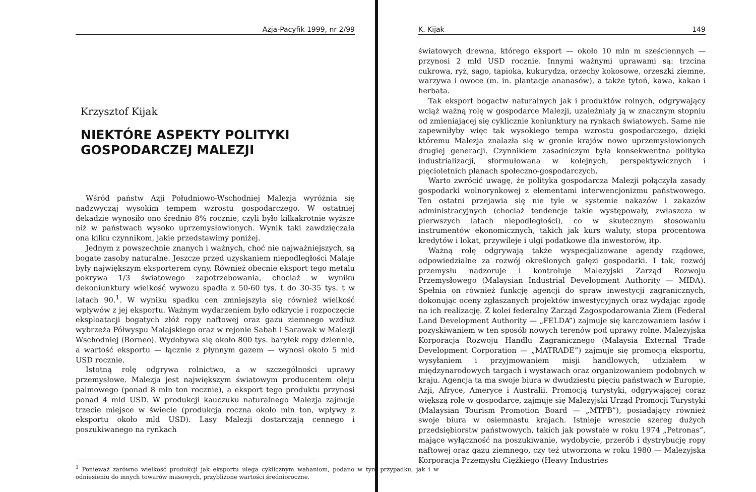Azja-Pacyfik 1999, nr 2/99
Krzysztof Kijak
NIEKTÓRE ASPEKTY POLITYKI
GOSPODARCZEJ MALEZJI
Wśród państw Azji Południowo-Wschodniej Malezja wyróżnia się nadzwyczaj wysokim tempem wzrostu gospodarczego. W ostatniej dekadzie wynosiło ono średnio 8% rocznie, czyli było kilkakrotnie wyższe niż w państwach wysoko uprzemysłowionych. Wynik taki zawdzięczała ona kilku czynnikom, jakie przedstawimy poniżej.
Jednym z powszechnie znanych i ważnych, choć nie najważniejszych, są bogate zasoby naturalne. Jeszcze przed uzyskaniem niepodległości Malaje były największym eksporterem cyny. Również obecnie eksport tego metalu pokrywa 1/3 światowego zapotrzebowania, chociaż w wyniku dekoniunktury wielkość wywozu spadła z 50-60 tys. t do 30-35 tys. t w latach 90.<sup>1</sup>. W wyniku spadku cen zmniejszyła się również wielkość wpływów z jej eksportu. Ważnym wydarzeniem było odkrycie i rozpoczęcie eksploatacji bogatych złóż ropy naftowej oraz gazu ziemnego wzdłuż wybrzeża Półwyspu Malajskiego oraz w rejonie Sabah i Sarawak w Malezji Wschodniej (Borneo). Wydobywa się około 800 tys. baryłek ropy dziennie, a wartość eksportu — łącznie z płynnym gazem — wynosi około 5 mld USD rocznie.
Istotną rolę odgrywa rolnictwo, a w szczególności uprawy przemysłowe. Malezja jest największym światowym producentem oleju palmowego (ponad 8 mln ton rocznie), a eksport tego produktu przynosi ponad 4 mld USD. W produkcji kauczuku naturalnego Malezja zajmuje trzecie miejsce w świecie (produkcja roczna około mln ton, wpływy z eksportu około mld USD). Lasy Malezji dostarczają cennego i poszukiwanego na rynkach
<sup>1</sup> Ponieważ zarówno wielkość produkcji jak eksportu ulega cyklicznym wahaniom, podano w tym przypadku, jak i w odniesieniu do innych towarów masowych, przybliżone wartości średnioroczne.
K. Kijak 149
światowych drewna, którego eksport — około 10 mln m sześciennych — przynosi 2 mld USD rocznie. Innymi ważnymi uprawami są: trzcina cukrowa, ryż, sago, tapioka, kukurydza, orzechy kokosowe, orzeszki ziemne, warzywa i owoce (m. in. plantacje ananasów), a także tytoń, kawa, kakao i herbata.
Tak eksport bogactw naturalnych jak i produktów rolnych, odgrywający wciąż ważną rolę w gospodarce Malezji, uzależniały ją w znacznym stopniu od zmieniającej się cyklicznie koniunktury na rynkach światowych. Same nie zapewniłyby więc tak wysokiego tempa wzrostu gospodarczego, dzięki któremu Malezja znalazła się w gronie krajów nowo uprzemysłowionych drugiej generacji. Czynnikiem zasadniczym była konsekwentna polityka industrializacji, sformułowana w kolejnych, perspektywicznych i pięcioletnich planach społeczno-gospodarczych.
Warto zwrócić uwagę, że polityka gospodarcza Malezji połączyła zasady gospodarki wolnorynkowej z elementami interwencjonizmu państwowego. Ten ostatni przejawia się nie tyle w systemie nakazów i zakazów administracyjnych (chociaż tendencje takie występowały, zwłaszcza w pierwszych latach niepodległości), co w skutecznym stosowaniu instrumentów ekonomicznych, takich jak kurs waluty, stopa procentowa kredytów i lokat, przywileje i ulgi podatkowe dla inwestorów, itp.
Ważną rolę odgrywają także wyspecjalizowane agendy rządowe, odpowiedzialne za rozwój określonych gałęzi gospodarki. I tak, rozwój przemysłu nadzoruje i kontroluje Malezyjski Zarząd Rozwoju Przemysłowego (Malaysian Industrial Development Authority — MIDA). Spełnia on również funkcję agencji do spraw inwestycji zagranicznych, dokonując oceny zgłaszanych projektów inwestycyjnych oraz wydając zgodę na ich realizację. Z kolei federalny Zarząd Zagospodarowania Ziem (Federal Land Development Authority — „FELDA”) zajmuje się karczowaniem lasów i pozyskiwaniem w ten sposób nowych terenów pod uprawy rolne. Malezyjska Korporacja Rozwoju Handlu Zagranicznego (Malaysia External Trade Development Corporation — „MATRADE”) zajmuje się promocją eksportu, wysyłaniem i przyjmowaniem misji handlowych, udziałem w międzynarodowych targach i wystawach oraz organizowaniem podobnych w kraju. Agencja ta ma swoje biura w dwudziestu pięciu państwach w Europie, Azji, Afryce, Ameryce i Australii. Promocją turystyki, odgrywającej coraz większą rolę w gospodarce, zajmuje się Malezyjski Urząd Promocji Turystyki (Malaysian Tourism Promotion Board — „MTPB”), posiadający również swoje biura w osiemnastu krajach. Istnieje wreszcie szereg dużych przedsiębiorstw państwowych, takich jak powstałe w roku 1974 „Petronas”, mające wyłączność na poszukiwanie, wydobycie, przerób i dystrybucję ropy naftowej oraz gazu ziemnego, czy też utworzona w roku 1980 — Malezyjska Korporacja Przemysłu Ciężkiego (Heavy Industries